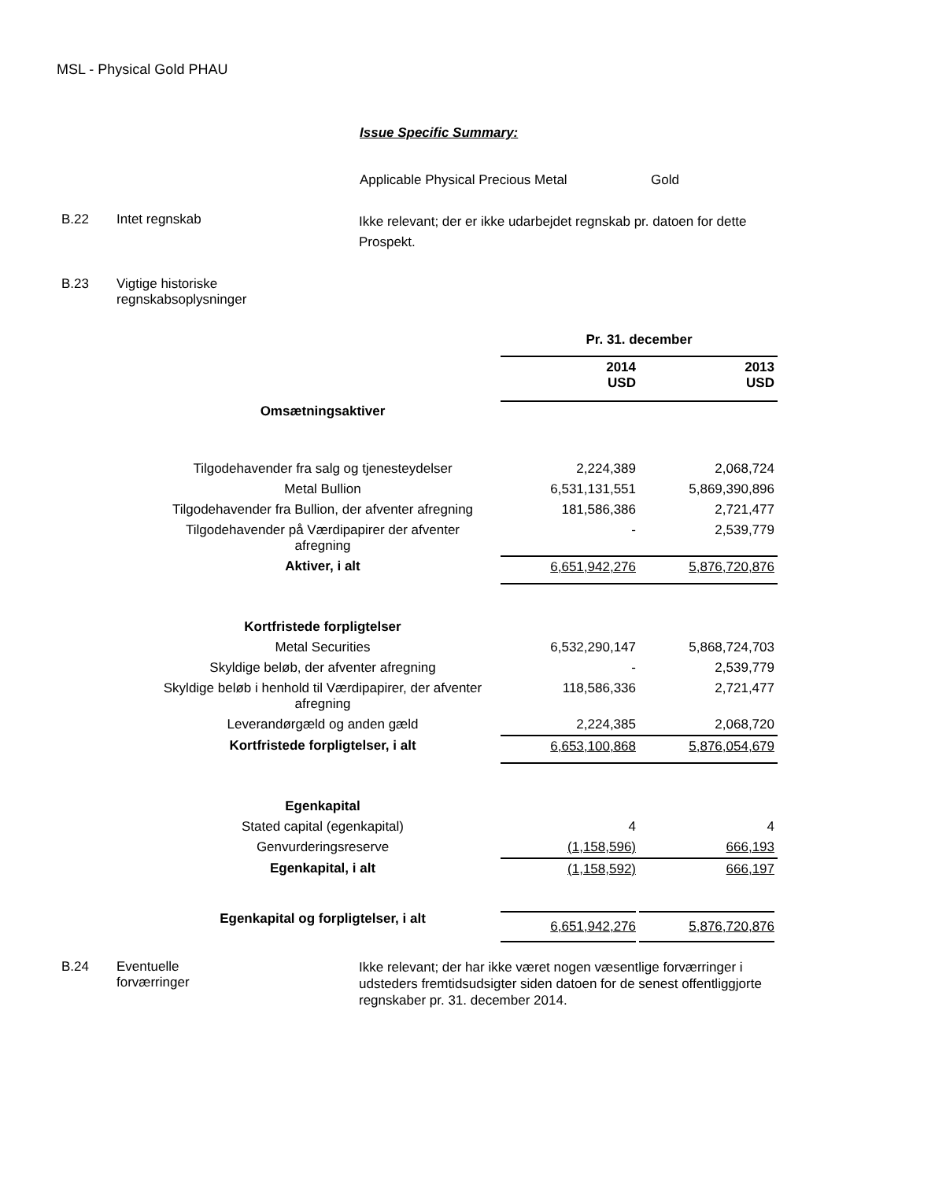MSL - Physical Gold PHAU
Issue Specific Summary:
Applicable Physical Precious Metal Gold
B.22 Intet regnskab
Ikke relevant; der er ikke udarbejdet regnskab pr. datoen for dette Prospekt.
B.23 Vigtige historiske
regnskabsoplysninger
| | | Pr. 31. december | |
| | | 2014 USD | 2013 USD |
| Omsætningsaktiver | | | |
| Tilgodehavender fra salg og tjenesteydelser | | 2,224,389 | 2,068,724 |
| Metal Bullion | | 6,531,131,551 | 5,869,390,896 |
| Tilgodehavender fra Bullion, der afventer afregning | | 181,586,386 | 2,721,477 |
| Tilgodehavender på Værdipapirer der afventer afregning | | - | 2,539,779 |
| Aktiver, i alt | | 6,651,942,276 | 5,876,720,876 |
| Kortfristede forpligtelser | | | |
| Metal Securities | | 6,532,290,147 | 5,868,724,703 |
| Skyldige beløb, der afventer afregning | | - | 2,539,779 |
| Skyldige beløb i henhold til Værdipapirer, der afventer afregning | | 118,586,336 | 2,721,477 |
| Leverandørgæld og anden gæld | | 2,224,385 | 2,068,720 |
| Kortfristede forpligtelser, i alt | | 6,653,100,868 | 5,876,054,679 |
| Egenkapital | | | |
| Stated capital (egenkapital) | | 4 | 4 |
| Genvurderingsreserve | | (1,158,596) | 666,193 |
| Egenkapital, i alt | | (1,158,592) | 666,197 |
| Egenkapital og forpligtelser, i alt | | 6,651,942,276 | 5,876,720,876 |
B.24 Eventuelle
forværringer
Ikke relevant; der har ikke været nogen væsentlige forværringer i udsteders fremtidsudsigter siden datoen for de senest offentliggjorte regnskaber pr. 31. december 2014.